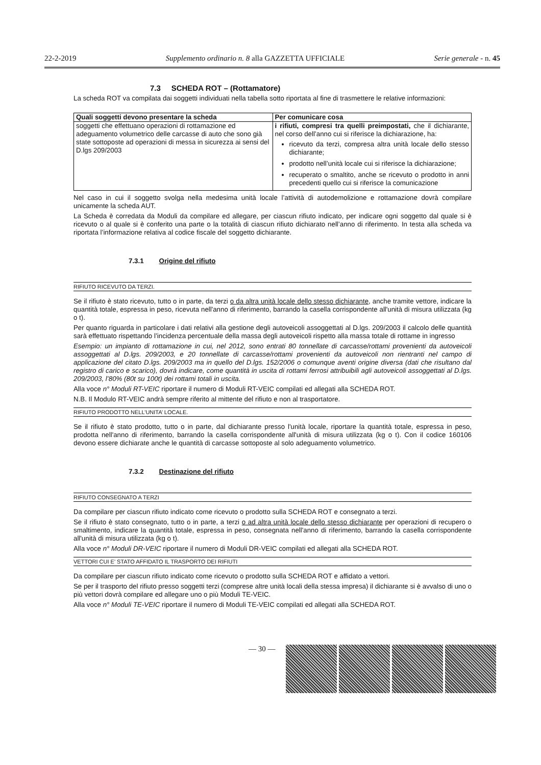22-2-2019 Supplemento ordinario n. 8 alla GAZZETTA UFFICIALE Serie generale - n. 45
7.3 SCHEDA ROT – (Rottamatore)
La scheda ROT va compilata dai soggetti individuati nella tabella sotto riportata al fine di trasmettere le relative informazioni:
| Quali soggetti devono presentare la scheda | Per comunicare cosa |
| --- | --- |
| soggetti che effettuano operazioni di rottamazione ed adeguamento volumetrico delle carcasse di auto che sono già state sottoposte ad operazioni di messa in sicurezza ai sensi del D.lgs 209/2003 | i rifiuti, compresi tra quelli preimpostati, che il dichiarante, nel corso dell’anno cui si riferisce la dichiarazione, ha: ricevuto da terzi, compresa altra unità locale dello stesso dichiarante; prodotto nell’unità locale cui si riferisce la dichiarazione; recuperato o smaltito, anche se ricevuto o prodotto in anni precedenti quello cui si riferisce la comunicazione |
Nel caso in cui il soggetto svolga nella medesima unità locale l’attività di autodemolizione e rottamazione dovrà compilare unicamente la scheda AUT.
La Scheda è corredata da Moduli da compilare ed allegare, per ciascun rifiuto indicato, per indicare ogni soggetto dal quale si è ricevuto o al quale si è conferito una parte o la totalità di ciascun rifiuto dichiarato nell’anno di riferimento. In testa alla scheda va riportata l’informazione relativa al codice fiscale del soggetto dichiarante.
7.3.1 Origine del rifiuto
RIFIUTO RICEVUTO DA TERZI.
Se il rifiuto è stato ricevuto, tutto o in parte, da terzi o da altra unità locale dello stesso dichiarante, anche tramite vettore, indicare la quantità totale, espressa in peso, ricevuta nell'anno di riferimento, barrando la casella corrispondente all'unità di misura utilizzata (kg o t).
Per quanto riguarda in particolare i dati relativi alla gestione degli autoveicoli assoggettati al D.lgs. 209/2003 il calcolo delle quantità sarà effettuato rispettando l’incidenza percentuale della massa degli autoveicoli rispetto alla massa totale di rottame in ingresso
Esempio: un impianto di rottamazione in cui, nel 2012, sono entrati 80 tonnellate di carcasse/rottami provenienti da autoveicoli assoggettati al D.lgs. 209/2003, e 20 tonnellate di carcasse/rottami provenienti da autoveicoli non rientranti nel campo di applicazione del citato D.lgs. 209/2003 ma in quello del D.lgs. 152/2006 o comunque aventi origine diversa (dati che risultano dal registro di carico e scarico), dovrà indicare, come quantità in uscita di rottami ferrosi attribuibili agli autoveicoli assoggettati al D.lgs. 209/2003, l’80% (80t su 100t) dei rottami totali in uscita.
Alla voce n° Moduli RT-VEIC riportare il numero di Moduli RT-VEIC compilati ed allegati alla SCHEDA ROT.
N.B. Il Modulo RT-VEIC andrà sempre riferito al mittente del rifiuto e non al trasportatore.
RIFIUTO PRODOTTO NELL’UNITA’ LOCALE.
Se il rifiuto è stato prodotto, tutto o in parte, dal dichiarante presso l'unità locale, riportare la quantità totale, espressa in peso, prodotta nell'anno di riferimento, barrando la casella corrispondente all'unità di misura utilizzata (kg o t). Con il codice 160106 devono essere dichiarate anche le quantità di carcasse sottoposte al solo adeguamento volumetrico.
7.3.2 Destinazione del rifiuto
RIFIUTO CONSEGNATO A TERZI
Da compilare per ciascun rifiuto indicato come ricevuto o prodotto sulla SCHEDA ROT e consegnato a terzi.
Se il rifiuto è stato consegnato, tutto o in parte, a terzi o ad altra unità locale dello stesso dichiarante per operazioni di recupero o smaltimento, indicare la quantità totale, espressa in peso, consegnata nell'anno di riferimento, barrando la casella corrispondente all'unità di misura utilizzata (kg o t).
Alla voce n° Moduli DR-VEIC riportare il numero di Moduli DR-VEIC compilati ed allegati alla SCHEDA ROT.
VETTORI CUI E’ STATO AFFIDATO IL TRASPORTO DEI RIFIUTI
Da compilare per ciascun rifiuto indicato come ricevuto o prodotto sulla SCHEDA ROT e affidato a vettori.
Se per il trasporto del rifiuto presso soggetti terzi (comprese altre unità locali della stessa impresa) il dichiarante si è avvalso di uno o più vettori dovrà compilare ed allegare uno o più Moduli TE-VEIC.
Alla voce n° Moduli TE-VEIC riportare il numero di Moduli TE-VEIC compilati ed allegati alla SCHEDA ROT.
— 30 —